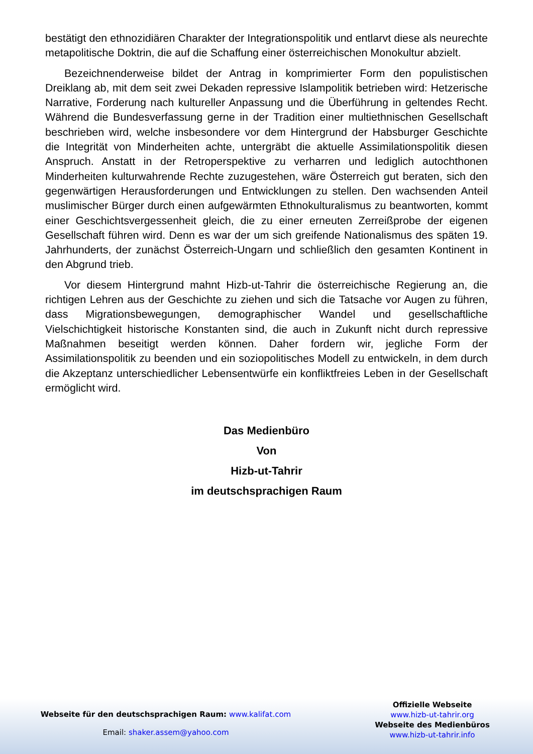bestätigt den ethnozidiären Charakter der Integrationspolitik und entlarvt diese als neurechte metapolitische Doktrin, die auf die Schaffung einer österreichischen Monokultur abzielt.
Bezeichnenderweise bildet der Antrag in komprimierter Form den populistischen Dreiklang ab, mit dem seit zwei Dekaden repressive Islampolitik betrieben wird: Hetzerische Narrative, Forderung nach kultureller Anpassung und die Überführung in geltendes Recht. Während die Bundesverfassung gerne in der Tradition einer multiethnischen Gesellschaft beschrieben wird, welche insbesondere vor dem Hintergrund der Habsburger Geschichte die Integrität von Minderheiten achte, untergräbt die aktuelle Assimilationspolitik diesen Anspruch. Anstatt in der Retroperspektive zu verharren und lediglich autochthonen Minderheiten kulturwahrende Rechte zuzugestehen, wäre Österreich gut beraten, sich den gegenwärtigen Herausforderungen und Entwicklungen zu stellen. Den wachsenden Anteil muslimischer Bürger durch einen aufgewärmten Ethnokulturalismus zu beantworten, kommt einer Geschichtsvergessenheit gleich, die zu einer erneuten Zerreißprobe der eigenen Gesellschaft führen wird. Denn es war der um sich greifende Nationalismus des späten 19. Jahrhunderts, der zunächst Österreich-Ungarn und schließlich den gesamten Kontinent in den Abgrund trieb.
Vor diesem Hintergrund mahnt Hizb-ut-Tahrir die österreichische Regierung an, die richtigen Lehren aus der Geschichte zu ziehen und sich die Tatsache vor Augen zu führen, dass Migrationsbewegungen, demographischer Wandel und gesellschaftliche Vielschichtigkeit historische Konstanten sind, die auch in Zukunft nicht durch repressive Maßnahmen beseitigt werden können. Daher fordern wir, jegliche Form der Assimilationspolitik zu beenden und ein soziopolitisches Modell zu entwickeln, in dem durch die Akzeptanz unterschiedlicher Lebensentwürfe ein konfliktfreies Leben in der Gesellschaft ermöglicht wird.
Das Medienbüro
Von
Hizb-ut-Tahrir
im deutschsprachigen Raum
Webseite für den deutschsprachigen Raum: www.kalifat.com
Email: shaker.assem@yahoo.com
Offizielle Webseite
www.hizb-ut-tahrir.org
Webseite des Medienbüros
www.hizb-ut-tahrir.info